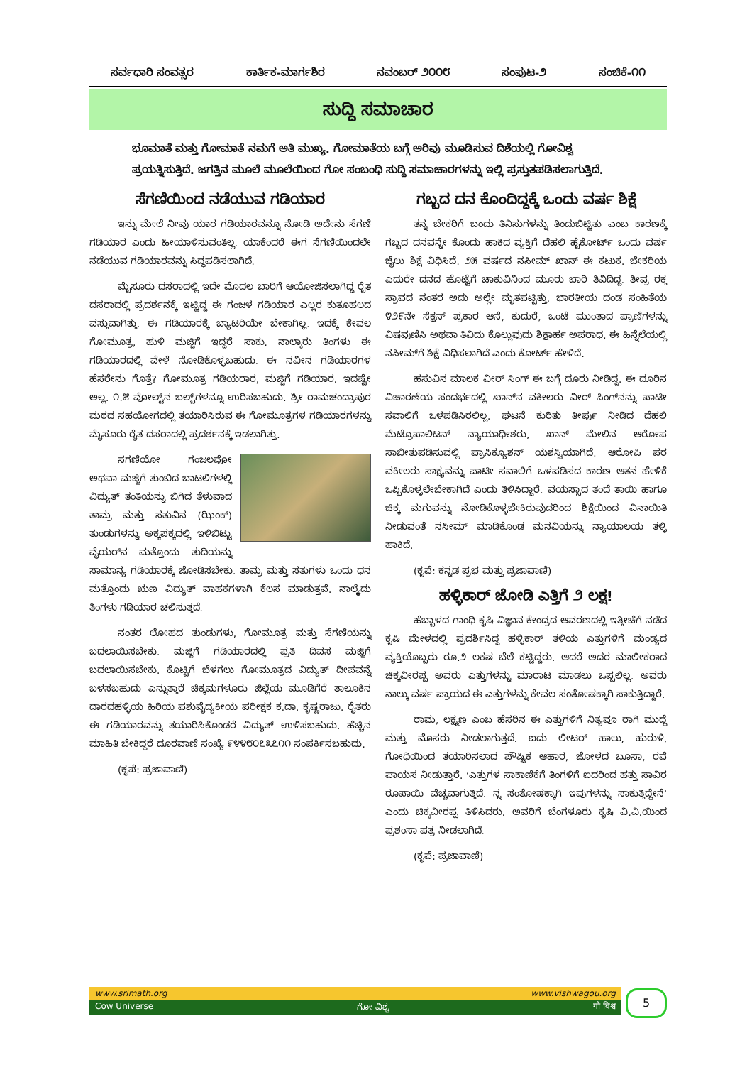ಸರ್ವಧಾರಿ ಸಂವತ್ಸರ ಕಾರ್ತಿಕ-ಮಾರ್ಗಶಿರ ನವಂಬರ್ ೨೦೦೮ ಸಂಪುಟ-೨ ಸಂಚಿಕೆ-೧೧
ಸುದ್ದಿ ಸಮಾಚಾರ
ಭೂಮಾತೆ ಮತ್ತು ಗೋಮಾತೆ ನಮಗೆ ಅತಿ ಮುಖ್ಯ. ಗೋಮಾತೆಯ ಬಗ್ಗೆ ಅರಿವು ಮೂಡಿಸುವ ದಿಶೆಯಲ್ಲಿ ಗೋವಿಶ್ವ ಪ್ರಯತ್ನಿಸುತ್ತಿದೆ. ಜಗತ್ತಿನ ಮೂಲೆ ಮೂಲೆಯಿಂದ ಗೋ ಸಂಬಂಧಿ ಸುದ್ದಿ ಸಮಾಚಾರಗಳನ್ನು ಇಲ್ಲಿ ಪ್ರಸ್ತುತಪಡಿಸಲಾಗುತ್ತಿದೆ.
ಸೆಗಣಿಯಿಂದ ನಡೆಯುವ ಗಡಿಯಾರ
ಇನ್ನು ಮೇಲೆ ನೀವು ಯಾರ ಗಡಿಯಾರವನ್ನೂ ನೋಡಿ ಅದೇನು ಸೆಗಣಿ ಗಡಿಯಾರ ಎಂದು ಹೀಯಾಳಿಸುವಂತಿಲ್ಲ. ಯಾಕೆಂದರೆ ಈಗ ಸೆಗಣಿಯಿಂದಲೇ ನಡೆಯುವ ಗಡಿಯಾರವನ್ನು ಸಿದ್ಧಪಡಿಸಲಾಗಿದೆ.
ಮೈಸೂರು ದಸರಾದಲ್ಲಿ ಇದೇ ಮೊದಲ ಬಾರಿಗೆ ಆಯೋಜಿಸಲಾಗಿದ್ದ ರೈತ ದಸರಾದಲ್ಲಿ ಪ್ರದರ್ಶನಕ್ಕೆ ಇಟ್ಟಿದ್ದ ಈ ಗಂಜಳ ಗಡಿಯಾರ ಎಲ್ಲರ ಕುತೂಹಲದ ವಸ್ತುವಾಗಿತ್ತು. ಈ ಗಡಿಯಾರಕ್ಕೆ ಬ್ಯಾಟರಿಯೇ ಬೇಕಾಗಿಲ್ಲ. ಇದಕ್ಕೆ ಕೇವಲ ಗೋಮೂತ್ರ, ಹುಳಿ ಮಜ್ಜಿಗೆ ಇದ್ದರೆ ಸಾಕು. ನಾಲ್ಕಾರು ತಿಂಗಳು ಈ ಗಡಿಯಾರದಲ್ಲಿ ವೇಳೆ ನೋಡಿಕೊಳ್ಳಬಹುದು. ಈ ನವೀನ ಗಡಿಯಾರಗಳ ಹೆಸರೇನು ಗೊತ್ತೆ? ಗೋಮೂತ್ರ ಗಡಿಯರಾರ, ಮಜ್ಜಿಗೆ ಗಡಿಯಾರ. ಇದಷ್ಟೇ ಅಲ್ಲ. ೧.೫ ವೋಲ್ಟ್‌ನ ಬಲ್ಬ್‌ಗಳನ್ನೂ ಉರಿಸಬಹುದು. ಶ್ರೀ ರಾಮಚಂದ್ರಾಪುರ ಮಠದ ಸಹಯೋಗದಲ್ಲಿ ತಯಾರಿಸಿರುವ ಈ ಗೋಮೂತ್ರಗಳ ಗಡಿಯಾರಗಳನ್ನು ಮೈಸೂರು ರೈತ ದಸರಾದಲ್ಲಿ ಪ್ರದರ್ಶನಕ್ಕೆ ಇಡಲಾಗಿತ್ತು.
ಸಗಣಿಯೋ ಗಂಜಲವೋ ಅಥವಾ ಮಜ್ಜಿಗೆ ತುಂಬಿದ ಬಾಟಲಿಗಳಲ್ಲಿ ವಿದ್ಯುತ್ ತಂತಿಯನ್ನು ಬಿಗಿದ ತೆಳುವಾದ ತಾಮ್ರ ಮತ್ತು ಸತುವಿನ (ಝಿಂಕ್) ತುಂಡುಗಳನ್ನು ಅಕ್ಕಪಕ್ಕದಲ್ಲಿ ಇಳಿಬಿಟ್ಟು ವೈಯರ್‌ನ ಮತ್ತೊಂದು ತುದಿಯನ್ನು ಸಾಮಾನ್ಯ ಗಡಿಯಾರಕ್ಕೆ ಜೋಡಿಸಬೇಕು. ತಾಮ್ರ ಮತ್ತು ಸತುಗಳು ಒಂದು ಧನ ಮತ್ತೊಂದು ಋಣ ವಿದ್ಯುತ್ ವಾಹಕಗಳಾಗಿ ಕೆಲಸ ಮಾಡುತ್ತವೆ. ನಾಲ್ಕೈದು ತಿಂಗಳು ಗಡಿಯಾರ ಚಲಿಸುತ್ತದೆ.
ನಂತರ ಲೋಹದ ತುಂಡುಗಳು, ಗೋಮೂತ್ರ ಮತ್ತು ಸೆಗಣಿಯನ್ನು ಬದಲಾಯಿಸಬೇಕು. ಮಜ್ಜಿಗೆ ಗಡಿಯಾರದಲ್ಲಿ ಪ್ರತಿ ದಿವಸ ಮಜ್ಜಿಗೆ ಬದಲಾಯಿಸಬೇಕು. ಕೊಟ್ಟಿಗೆ ಬೆಳಗಲು ಗೋಮೂತ್ರದ ವಿದ್ಯುತ್ ದೀಪವನ್ನೆ ಬಳಸಬಹುದು ಎನ್ನುತ್ತಾರೆ ಚಿಕ್ಕಮಗಳೂರು ಜಿಲ್ಲೆಯ ಮೂಡಿಗೆರೆ ತಾಲೂಕಿನ ದಾರದಹಳ್ಳಿಯ ಹಿರಿಯ ಪಶುವೈದ್ಯಕೀಯ ಪರೀಕ್ಷಕ ಕ.ದಾ. ಕೃಷ್ಣರಾಜು. ರೈತರು ಈ ಗಡಿಯಾರವನ್ನು ತಯಾರಿಸಿಕೊಂಡರೆ ವಿದ್ಯುತ್ ಉಳಿಸಬಹುದು. ಹೆಚ್ಚಿನ ಮಾಹಿತಿ ಬೇಕಿದ್ದರೆ ದೂರವಾಣಿ ಸಂಖ್ಯೆ ೯೪೪೮೦೭೩೭೧೧ ಸಂಪರ್ಕಿಸಬಹುದು.
(ಕೃಪೆ: ಪ್ರಜಾವಾಣಿ)
ಗಬ್ಬದ ದನ ಕೊಂದಿದ್ದಕ್ಕೆ ಒಂದು ವರ್ಷ ಶಿಕ್ಷೆ
ತನ್ನ ಬೇಕರಿಗೆ ಬಂದು ತಿನಿಸುಗಳನ್ನು ತಿಂದುಬಿಟ್ಟಿತು ಎಂಬ ಕಾರಣಕ್ಕೆ ಗಬ್ಬದ ದನವನ್ನೇ ಕೊಂದು ಹಾಕಿದ ವ್ಯಕ್ತಿಗೆ ದೆಹಲಿ ಹೈಕೋರ್ಟ್ ಒಂದು ವರ್ಷ ಜೈಲು ಶಿಕ್ಷೆ ವಿಧಿಸಿದೆ. ೨೫ ವರ್ಷದ ನಸೀಮ್ ಖಾನ್ ಈ ಕಟುಕ. ಬೇಕರಿಯ ಎದುರೇ ದನದ ಹೊಟ್ಟೆಗೆ ಚಾಕುವಿನಿಂದ ಮೂರು ಬಾರಿ ತಿವಿದಿದ್ದ. ತೀವ್ರ ರಕ್ತ ಸ್ರಾವದ ನಂತರ ಅದು ಅಲ್ಲೇ ಮೃತಪಟ್ಟಿತ್ತು. ಭಾರತೀಯ ದಂಡ ಸಂಹಿತೆಯ ೪೨೯ನೇ ಸೆಕ್ಷನ್ ಪ್ರಕಾರ ಆನೆ, ಕುದುರೆ, ಒಂಟೆ ಮುಂತಾದ ಪ್ರಾಣಿಗಳನ್ನು ವಿಷವುಣಿಸಿ ಅಥವಾ ತಿವಿದು ಕೊಲ್ಲುವುದು ಶಿಕ್ಷಾರ್ಹ ಅಪರಾಧ. ಈ ಹಿನ್ನೆಲೆಯಲ್ಲಿ ನಸೀಮ್‌ಗೆ ಶಿಕ್ಷೆ ವಿಧಿಸಲಾಗಿದೆ ಎಂದು ಕೋರ್ಟ್ ಹೇಳಿದೆ.
ಹಸುವಿನ ಮಾಲಕ ವೀರ್ ಸಿಂಗ್ ಈ ಬಗ್ಗೆ ದೂರು ನೀಡಿದ್ದ. ಈ ದೂರಿನ ವಿಚಾರಣೆಯ ಸಂದರ್ಭದಲ್ಲಿ ಖಾನ್‌ನ ವಕೀಲರು ವೀರ್ ಸಿಂಗ್‌ನನ್ನು ಪಾಟೀ ಸವಾಲಿಗೆ ಒಳಪಡಿಸಿರಲಿಲ್ಲ. ಘಟನೆ ಕುರಿತು ತೀರ್ಪು ನೀಡಿದ ದೆಹಲಿ ಮೆಟ್ರೊಪಾಲಿಟನ್ ನ್ಯಾಯಾಧೀಶರು, ಖಾನ್ ಮೇಲಿನ ಆರೋಪ ಸಾಬೀತುಪಡಿಸುವಲ್ಲಿ ಪ್ರಾಸಿಕ್ಯೂಶನ್ ಯಶಸ್ವಿಯಾಗಿದೆ. ಆರೋಪಿ ಪರ ವಕೀಲರು ಸಾಕ್ಷ್ಯವನ್ನು ಪಾಟೀ ಸವಾಲಿಗೆ ಒಳಪಡಿಸದ ಕಾರಣ ಆತನ ಹೇಳಿಕೆ ಒಪ್ಪಿಕೊಳ್ಳಲೇಬೇಕಾಗಿದೆ ಎಂದು ತಿಳಿಸಿದ್ದಾರೆ. ವಯಸ್ಸಾದ ತಂದೆ ತಾಯಿ ಹಾಗೂ ಚಿಕ್ಕ ಮಗುವನ್ನು ನೋಡಿಕೊಳ್ಳಬೇಕಿರುವುದರಿಂದ ಶಿಕ್ಷೆಯಿಂದ ವಿನಾಯಿತಿ ನೀಡುವಂತೆ ನಸೀಮ್ ಮಾಡಿಕೊಂಡ ಮನವಿಯನ್ನು ನ್ಯಾಯಾಲಯ ತಳ್ಳಿ ಹಾಕಿದೆ.
(ಕೃಪೆ: ಕನ್ನಡ ಪ್ರಭ ಮತ್ತು ಪ್ರಜಾವಾಣಿ)
ಹಳ್ಳಿಕಾರ್ ಜೋಡಿ ಎತ್ತಿಗೆ ೨ ಲಕ್ಷ!
ಹೆಬ್ಬಾಳದ ಗಾಂಧಿ ಕೃಷಿ ವಿಜ್ಞಾನ ಕೇಂದ್ರದ ಆವರಣದಲ್ಲಿ ಇತ್ತೀಚೆಗೆ ನಡೆದ ಕೃಷಿ ಮೇಳದಲ್ಲಿ ಪ್ರದರ್ಶಿಸಿದ್ದ ಹಳ್ಳಿಕಾರ್ ತಳಿಯ ಎತ್ತುಗಳಿಗೆ ಮಂಡ್ಯದ ವ್ಯಕ್ತಿಯೊಬ್ಬರು ರೂ.೨ ಲಕಷ ಬೆಲೆ ಕಟ್ಟಿದ್ದರು. ಆದರೆ ಅದರ ಮಾಲೀಕರಾದ ಚಿಕ್ಕವೀರಪ್ಪ ಅವರು ಎತ್ತುಗಳನ್ನು ಮಾರಾಟ ಮಾಡಲು ಒಪ್ಪಲಿಲ್ಲ. ಅವರು ನಾಲ್ಕು ವರ್ಷ ಪ್ರಾಯದ ಈ ಎತ್ತುಗಳನ್ನು ಕೇವಲ ಸಂತೋಷಕ್ಕಾಗಿ ಸಾಕುತ್ತಿದ್ದಾರೆ.
ರಾಮ, ಲಕ್ಷ್ಮಣ ಎಂಬ ಹೆಸರಿನ ಈ ಎತ್ತುಗಳಿಗೆ ನಿತ್ಯವೂ ರಾಗಿ ಮುದ್ದೆ ಮತ್ತು ಮೊಸರು ನೀಡಲಾಗುತ್ತದೆ. ಐದು ಲೀಟರ್ ಹಾಲು, ಹುರುಳಿ, ಗೋಧಿಯಿಂದ ತಯಾರಿಸಲಾದ ಪೌಷ್ಟಿಕ ಆಹಾರ, ಜೋಳದ ಬೂಸಾ, ರವೆ ಪಾಯಸ ನೀಡುತ್ತಾರೆ. ‘ಎತ್ತುಗಳ ಸಾಕಾಣಿಕೆಗೆ ತಿಂಗಳಿಗೆ ಐದರಿಂದ ಹತ್ತು ಸಾವಿರ ರೂಪಾಯಿ ವೆಚ್ಚವಾಗುತ್ತಿದೆ. ನ್ನ ಸಂತೋಷಕ್ಕಾಗಿ ಇವುಗಳನ್ನು ಸಾಕುತ್ತಿದ್ದೇನೆ’ ಎಂದು ಚಿಕ್ಕವೀರಪ್ಪ ತಿಳಿಸಿದರು. ಅವರಿಗೆ ಬೆಂಗಳೂರು ಕೃಷಿ ವಿ.ವಿ.ಯಿಂದ ಪ್ರಶಂಸಾ ಪತ್ರ ನೀಡಲಾಗಿದೆ.
(ಕೃಪೆ: ಪ್ರಜಾವಾಣಿ)
www.srimath.org www.vishwagou.org
Cow Universe ಗೋ ವಿಶ್ವ गौ विश्व
5